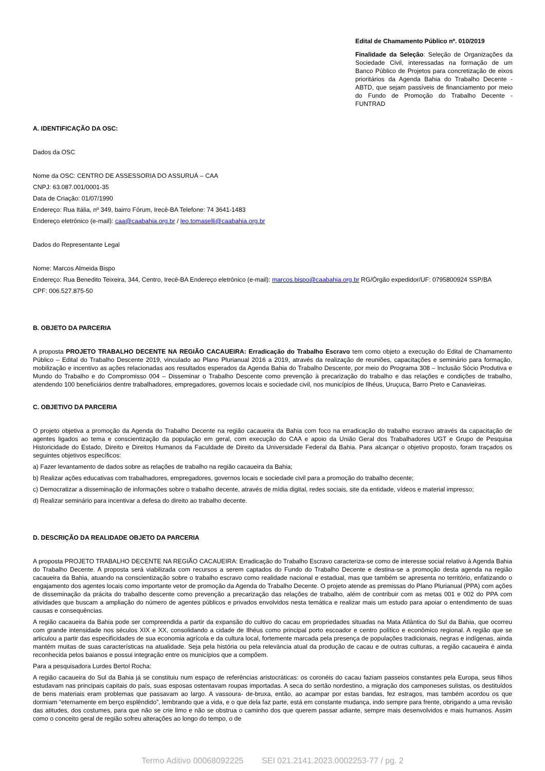Edital de Chamamento Público nº. 010/2019
Finalidade da Seleção: Seleção de Organizações da Sociedade Civil, interessadas na formação de um Banco Público de Projetos para concretização de eixos prioritários da Agenda Bahia do Trabalho Decente - ABTD, que sejam passíveis de financiamento por meio do Fundo de Promoção do Trabalho Decente - FUNTRAD
A. IDENTIFICAÇÃO DA OSC:
Dados da OSC
Nome da OSC: CENTRO DE ASSESSORIA DO ASSURUÁ – CAA
CNPJ: 63.087.001/0001-35
Data de Criação: 01/07/1990
Endereço: Rua Itália, nº 349, bairro Fórum, Irecê-BA Telefone: 74 3641-1483
Endereço eletrônico (e-mail): caa@caabahia.org.br / leo.tomaselli@caabahia.org.br
Dados do Representante Legal
Nome: Marcos Almeida Bispo
Endereço: Rua Benedito Teixeira, 344, Centro, Irecê-BA Endereço eletrônico (e-mail): marcos.bispo@caabahia.org.br RG/Órgão expedidor/UF: 0795800924 SSP/BA
CPF: 006.527.875-50
B. OBJETO DA PARCERIA
A proposta PROJETO TRABALHO DECENTE NA REGIÃO CACAUEIRA: Erradicação do Trabalho Escravo tem como objeto a execução do Edital de Chamamento Público – Edital do Trabalho Descente 2019, vinculado ao Plano Plurianual 2016 a 2019, através da realização de reuniões, capacitações e seminário para formação, mobilização e incentivo as ações relacionadas aos resultados esperados da Agenda Bahia do Trabalho Descente, por meio do Programa 308 – Inclusão Sócio Produtiva e Mundo do Trabalho e do Compromisso 004 – Disseminar o Trabalho Descente como prevenção à precarização do trabalho e das relações e condições de trabalho, atendendo 100 beneficiários dentre trabalhadores, empregadores, governos locais e sociedade civil, nos municípios de Ilhéus, Uruçuca, Barro Preto e Canavieiras.
C. OBJETIVO DA PARCERIA
O projeto objetiva a promoção da Agenda do Trabalho Decente na região cacaueira da Bahia com foco na erradicação do trabalho escravo através da capacitação de agentes ligados ao tema e conscientização da população em geral, com execução do CAA e apoio da União Geral dos Trabalhadores UGT e Grupo de Pesquisa Historicidade do Estado, Direito e Direitos Humanos da Faculdade de Direito da Universidade Federal da Bahia. Para alcançar o objetivo proposto, foram traçados os seguintes objetivos específicos:
a) Fazer levantamento de dados sobre as relações de trabalho na região cacaueira da Bahia;
b) Realizar ações educativas com trabalhadores, empregadores, governos locais e sociedade civil para a promoção do trabalho decente;
c) Democratizar a disseminação de informações sobre o trabalho decente, através de mídia digital, redes sociais, site da entidade, vídeos e material impresso;
d) Realizar seminário para incentivar a defesa do direito ao trabalho decente.
D. DESCRIÇÃO DA REALIDADE OBJETO DA PARCERIA
A proposta PROJETO TRABALHO DECENTE NA REGIÃO CACAUEIRA: Erradicação do Trabalho Escravo caracteriza-se como de interesse social relativo à Agenda Bahia do Trabalho Decente. A proposta será viabilizada com recursos a serem captados do Fundo do Trabalho Decente e destina-se a promoção desta agenda na região cacaueira da Bahia, atuando na conscientização sobre o trabalho escravo como realidade nacional e estadual, mas que também se apresenta no território, enfatizando o engajamento dos agentes locais como importante vetor de promoção da Agenda do Trabalho Decente. O projeto atende as premissas do Plano Plurianual (PPA) com ações de disseminação da prácita do trabalho descente como prevenção a precarização das relações de trabalho, além de contribuir com as metas 001 e 002 do PPA com atividades que buscam a ampliação do número de agentes públicos e privados envolvidos nesta temática e realizar mais um estudo para apoiar o entendimento de suas causas e consequências.
A região cacaueira da Bahia pode ser compreendida a partir da expansão do cultivo do cacau em propriedades situadas na Mata Atlântica do Sul da Bahia, que ocorreu com grande intensidade nos séculos XIX e XX, consolidando a cidade de Ilhéus como principal porto escoador e centro político e econômico regional. A região que se articulou a partir das especificidades de sua economia agrícola e da cultura local, fortemente marcada pela presença de populações tradicionais, negras e indígenas, ainda mantém muitas de suas características na atualidade. Seja pela história ou pela relevância atual da produção de cacau e de outras culturas, a região cacaueira é ainda reconhecida pelos baianos e possui integração entre os municípios que a compõem.
Para a pesquisadora Lurdes Bertol Rocha:
A região cacaueira do Sul da Bahia já se constituiu num espaço de referências aristocráticas: os coronéis do cacau faziam passeios constantes pela Europa, seus filhos estudavam nas principais capitais do país, suas esposas ostentavam roupas importadas. A seca do sertão nordestino, a migração dos camponeses sulistas, os destituídos de bens materiais eram problemas que passavam ao largo. A vassoura- de-bruxa, então, ao acampar por estas bandas, fez estragos, mas também acordou os que dormiam “eternamente em berço esplêndido”, lembrando que a vida, e o que dela faz parte, está em constante mudança, indo sempre para frente, obrigando a uma revisão das atitudes, dos costumes, para que não se crie limo e não se obstrua o caminho dos que querem passar adiante, sempre mais desenvolvidos e mais humanos. Assim como o conceito geral de região sofreu alterações ao longo do tempo, o de
Termo Aditivo 00068092225 SEI 021.2141.2023.0002253-77 / pg. 2